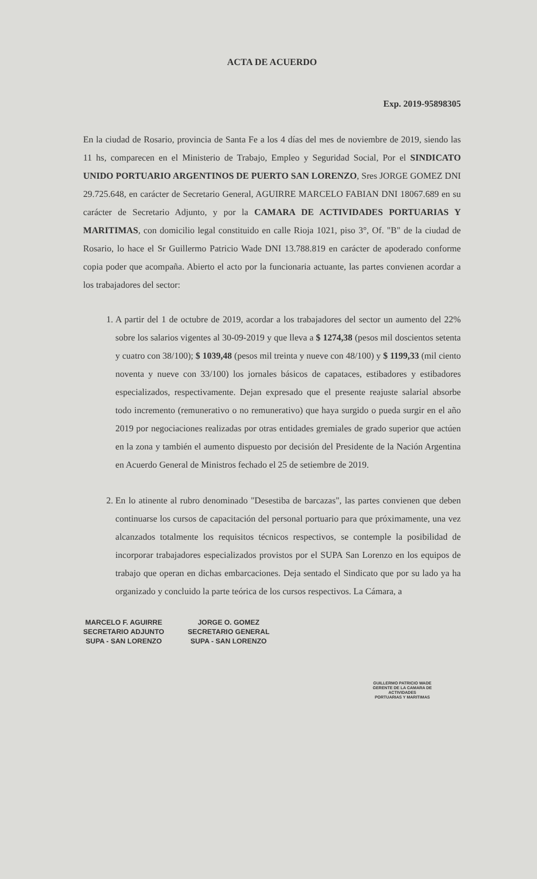ACTA DE ACUERDO
Exp. 2019-95898305
En la ciudad de Rosario, provincia de Santa Fe a los 4 días del mes de noviembre de 2019, siendo las 11 hs, comparecen en el Ministerio de Trabajo, Empleo y Seguridad Social, Por el SINDICATO UNIDO PORTUARIO ARGENTINOS DE PUERTO SAN LORENZO, Sres JORGE GOMEZ DNI 29.725.648, en carácter de Secretario General, AGUIRRE MARCELO FABIAN DNI 18067.689 en su carácter de Secretario Adjunto, y por la CAMARA DE ACTIVIDADES PORTUARIAS Y MARITIMAS, con domicilio legal constituido en calle Rioja 1021, piso 3°, Of. "B" de la ciudad de Rosario, lo hace el Sr Guillermo Patricio Wade DNI 13.788.819 en carácter de apoderado conforme copia poder que acompaña. Abierto el acto por la funcionaria actuante, las partes convienen acordar a los trabajadores del sector:
1. A partir del 1 de octubre de 2019, acordar a los trabajadores del sector un aumento del 22% sobre los salarios vigentes al 30-09-2019 y que lleva a $ 1274,38 (pesos mil doscientos setenta y cuatro con 38/100); $ 1039,48 (pesos mil treinta y nueve con 48/100) y $ 1199,33 (mil ciento noventa y nueve con 33/100) los jornales básicos de capataces, estibadores y estibadores especializados, respectivamente. Dejan expresado que el presente reajuste salarial absorbe todo incremento (remunerativo o no remunerativo) que haya surgido o pueda surgir en el año 2019 por negociaciones realizadas por otras entidades gremiales de grado superior que actúen en la zona y también el aumento dispuesto por decisión del Presidente de la Nación Argentina en Acuerdo General de Ministros fechado el 25 de setiembre de 2019.
2. En lo atinente al rubro denominado "Desestiba de barcazas", las partes convienen que deben continuarse los cursos de capacitación del personal portuario para que próximamente, una vez alcanzados totalmente los requisitos técnicos respectivos, se contemple la posibilidad de incorporar trabajadores especializados provistos por el SUPA San Lorenzo en los equipos de trabajo que operan en dichas embarcaciones. Deja sentado el Sindicato que por su lado ya ha organizado y concluido la parte teórica de los cursos respectivos. La Cámara, a
MARCELO F. AGUIRRE
SECRETARIO ADJUNTO
SUPA - SAN LORENZO
JORGE O. GOMEZ
SECRETARIO GENERAL
SUPA - SAN LORENZO
GUILLERMO PATRICIO WADE
GERENTE DE LA CAMARA DE ACTIVIDADES
PORTUARIAS Y MARITIMAS